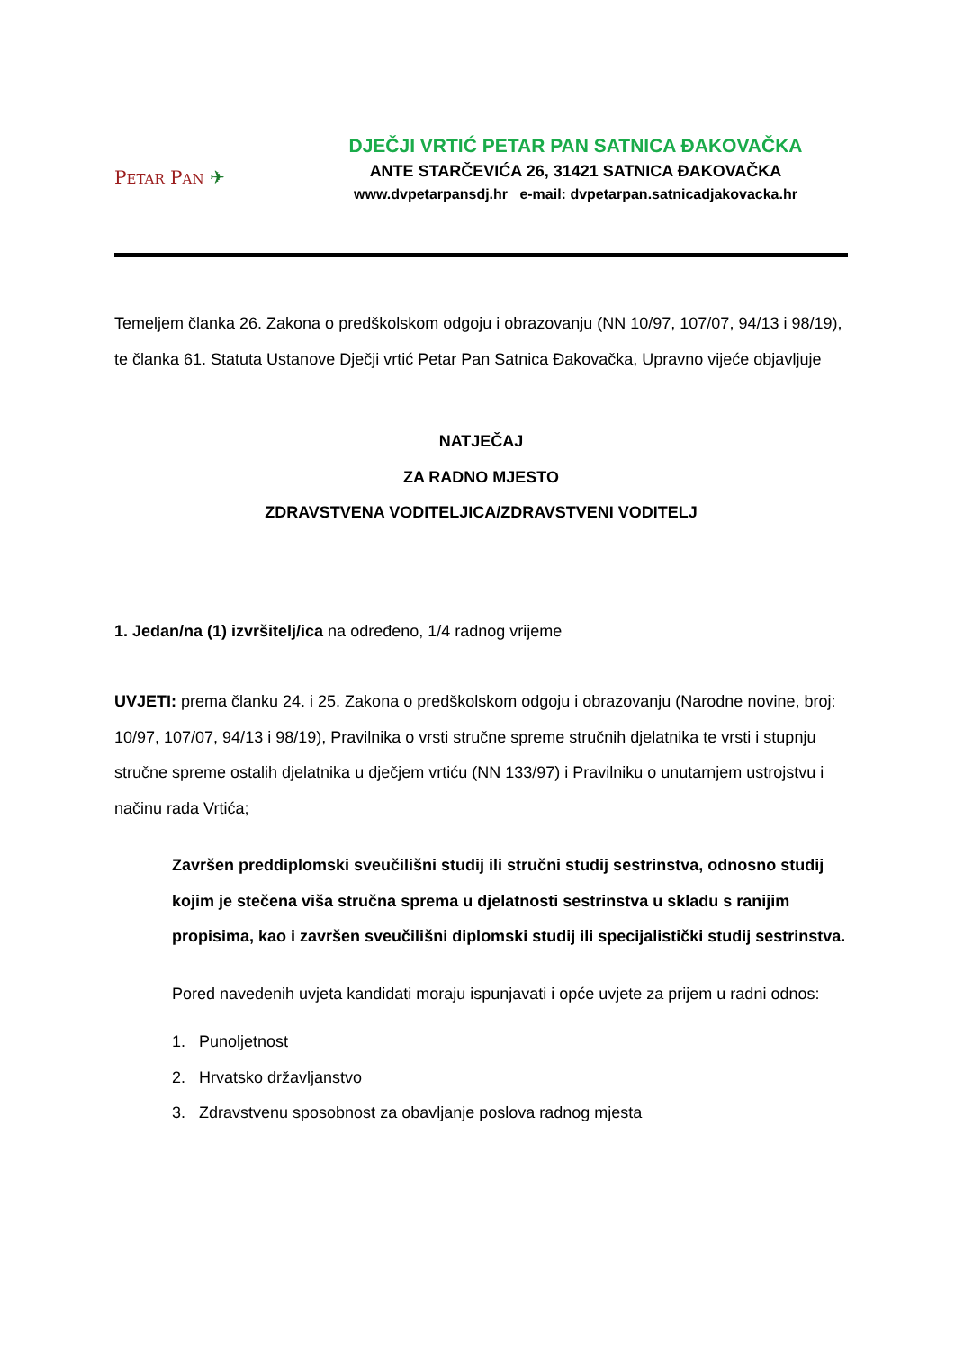PETAR PAN ✈
DJEČJI VRTIĆ PETAR PAN SATNICA ĐAKOVAČKA
ANTE STARČEVIĆA 26, 31421 SATNICA ĐAKOVAČKA
www.dvpetarpansdj.hr e-mail: dvpetarpan.satnicadjakovacka.hr
Temeljem članka 26. Zakona o predškolskom odgoju i obrazovanju (NN 10/97, 107/07, 94/13 i 98/19), te članka 61. Statuta Ustanove Dječji vrtić Petar Pan Satnica Đakovačka, Upravno vijeće objavljuje
NATJEČAJ
ZA RADNO MJESTO
ZDRAVSTVENA VODITELJICA/ZDRAVSTVENI VODITELJ
1. Jedan/na (1) izvršitelj/ica na određeno, 1/4 radnog vrijeme
UVJETI: prema članku 24. i 25. Zakona o predškolskom odgoju i obrazovanju (Narodne novine, broj: 10/97, 107/07, 94/13 i 98/19), Pravilnika o vrsti stručne spreme stručnih djelatnika te vrsti i stupnju stručne spreme ostalih djelatnika u dječjem vrtiću (NN 133/97) i Pravilniku o unutarnjem ustrojstvu i načinu rada Vrtića;
Završen preddiplomski sveučilišni studij ili stručni studij sestrinstva, odnosno studij kojim je stečena viša stručna sprema u djelatnosti sestrinstva u skladu s ranijim propisima, kao i završen sveučilišni diplomski studij ili specijalistički studij sestrinstva.
Pored navedenih uvjeta kandidati moraju ispunjavati i opće uvjete za prijem u radni odnos:
1. Punoljetnost
2. Hrvatsko državljanstvo
3. Zdravstvenu sposobnost za obavljanje poslova radnog mjesta